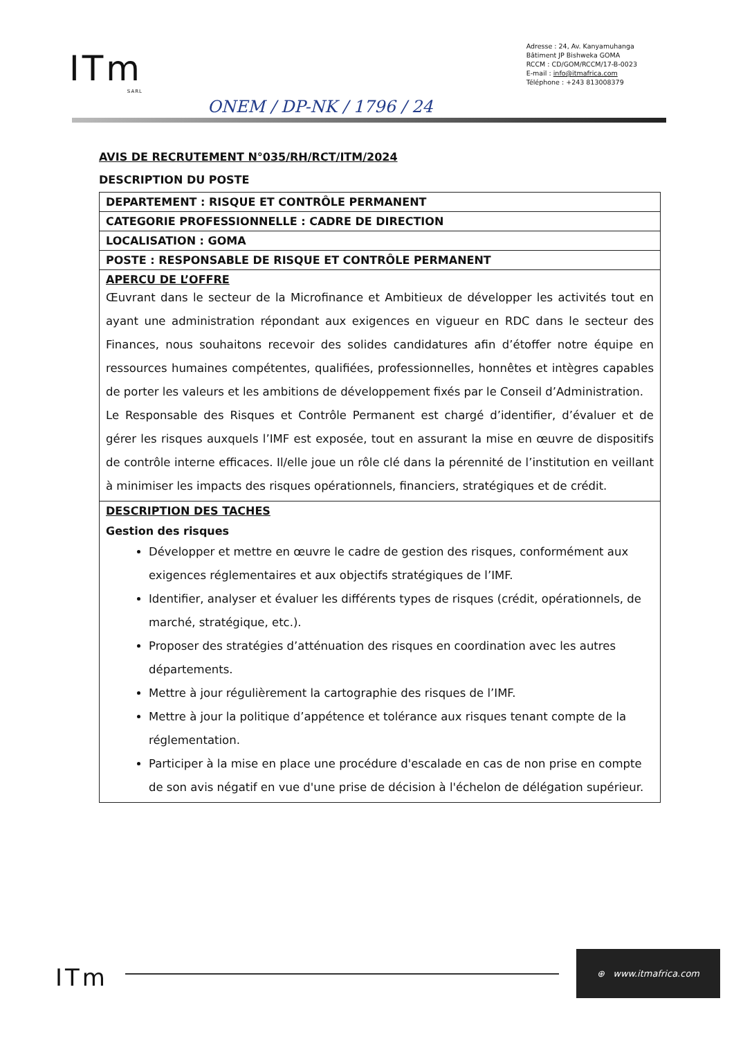ITm
SARL
Adresse : 24, Av. Kanyamuhanga
Bâtiment JP Bishweka GOMA
RCCM : CD/GOM/RCCM/17-B-0023
E-mail : info@itmafrica.com
Téléphone : +243 813008379
ONEM / DP-NK / 1796 / 24
AVIS DE RECRUTEMENT N°035/RH/RCT/ITM/2024
DESCRIPTION DU POSTE
| DEPARTEMENT : RISQUE ET CONTRÔLE PERMANENT |
| CATEGORIE PROFESSIONNELLE : CADRE DE DIRECTION |
| LOCALISATION : GOMA |
| POSTE : RESPONSABLE DE RISQUE ET CONTRÔLE PERMANENT |
| APERCU DE L’OFFRE Œuvrant dans le secteur de la Microfinance et Ambitieux de développer les activités tout en ayant une administration répondant aux exigences en vigueur en RDC dans le secteur des Finances, nous souhaitons recevoir des solides candidatures afin d’étoffer notre équipe en ressources humaines compétentes, qualifiées, professionnelles, honnêtes et intègres capables de porter les valeurs et les ambitions de développement fixés par le Conseil d’Administration. Le Responsable des Risques et Contrôle Permanent est chargé d’identifier, d’évaluer et de gérer les risques auxquels l’IMF est exposée, tout en assurant la mise en œuvre de dispositifs de contrôle interne efficaces. Il/elle joue un rôle clé dans la pérennité de l’institution en veillant à minimiser les impacts des risques opérationnels, financiers, stratégiques et de crédit. |
| DESCRIPTION DES TACHES Gestion des risques Développer et mettre en œuvre le cadre de gestion des risques, conformément aux exigences réglementaires et aux objectifs stratégiques de l’IMF. Identifier, analyser et évaluer les différents types de risques (crédit, opérationnels, de marché, stratégique, etc.). Proposer des stratégies d’atténuation des risques en coordination avec les autres départements. Mettre à jour régulièrement la cartographie des risques de l’IMF. Mettre à jour la politique d’appétence et tolérance aux risques tenant compte de la réglementation. Participer à la mise en place une procédure d'escalade en cas de non prise en compte de son avis négatif en vue d'une prise de décision à l'échelon de délégation supérieur. |
ITm
⊕ www.itmafrica.com